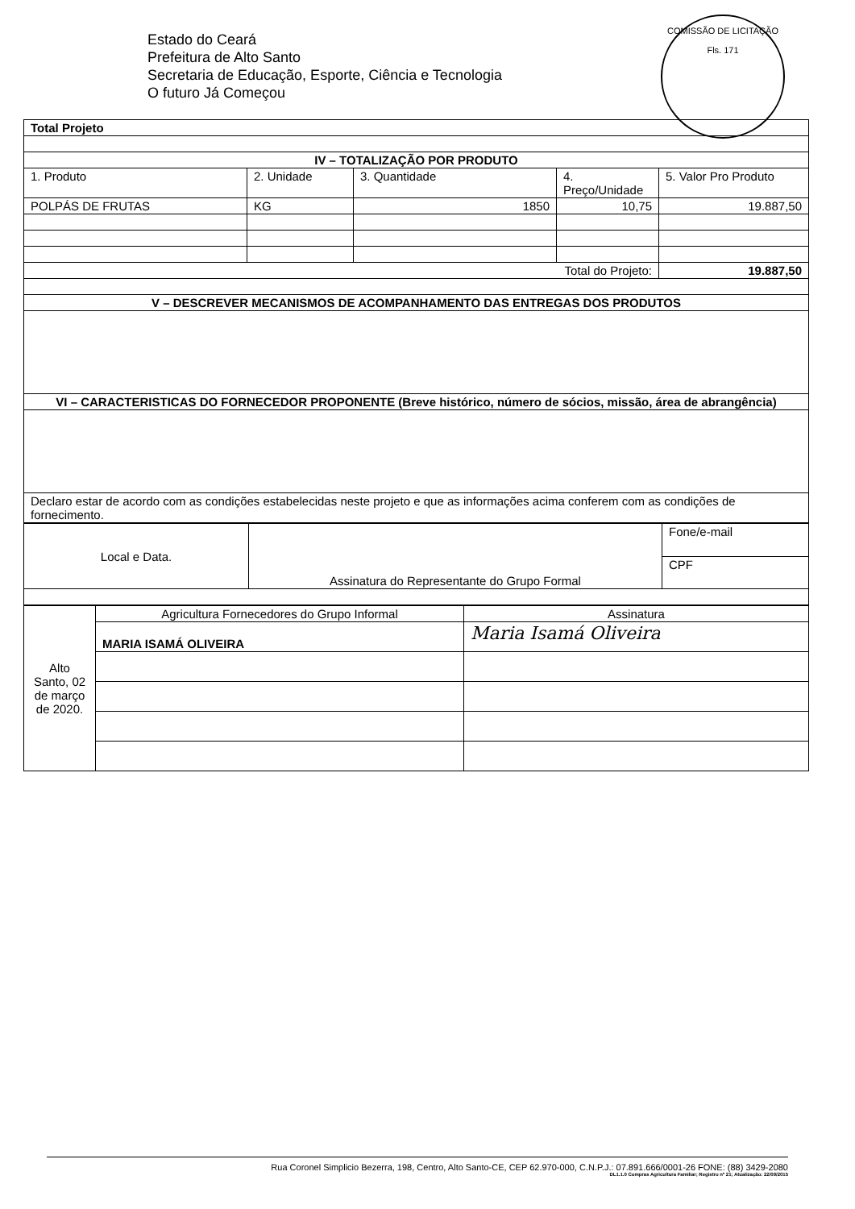COMISSÃO DE LICITAÇÃO
Fls. 171
Estado do Ceará
Prefeitura de Alto Santo
Secretaria de Educação, Esporte, Ciência e Tecnologia
O futuro Já Começou
| Total Projeto | | | | |
| IV – TOTALIZAÇÃO POR PRODUTO | | | | |
| 1. Produto | 2. Unidade | 3. Quantidade | 4. Preço/Unidade | 5. Valor Pro Produto |
| POLPÁS DE FRUTAS | KG | 1850 | 10,75 | 19.887,50 |
| Total do Projeto: | | | | 19.887,50 |
| V – DESCREVER MECANISMOS DE ACOMPANHAMENTO DAS ENTREGAS DOS PRODUTOS | | | | |
| VI – CARACTERISTICAS DO FORNECEDOR PROPONENTE (Breve histórico, número de sócios, missão, área de abrangência) | | | | |
| Declaro estar de acordo com as condições estabelecidas neste projeto e que as informações acima conferem com as condições de fornecimento. | | | | |
| Local e Data. | Assinatura do Representante do Grupo Formal | Fone/e-mail |
| | | CPF |
| Alto Santo, 02 de março de 2020. | Agricultura Fornecedores do Grupo Informal | Assinatura |
| | MARIA ISAMÁ OLIVEIRA | Maria Isamá Oliveira |
Rua Coronel Simplicio Bezerra, 198, Centro, Alto Santo-CE, CEP 62.970-000, C.N.P.J.: 07.891.666/0001-26 FONE: (88) 3429-2080
DL1.1.0 Compras Agricultura Familiar; Registro nº 21; Atualização: 22/09/2015